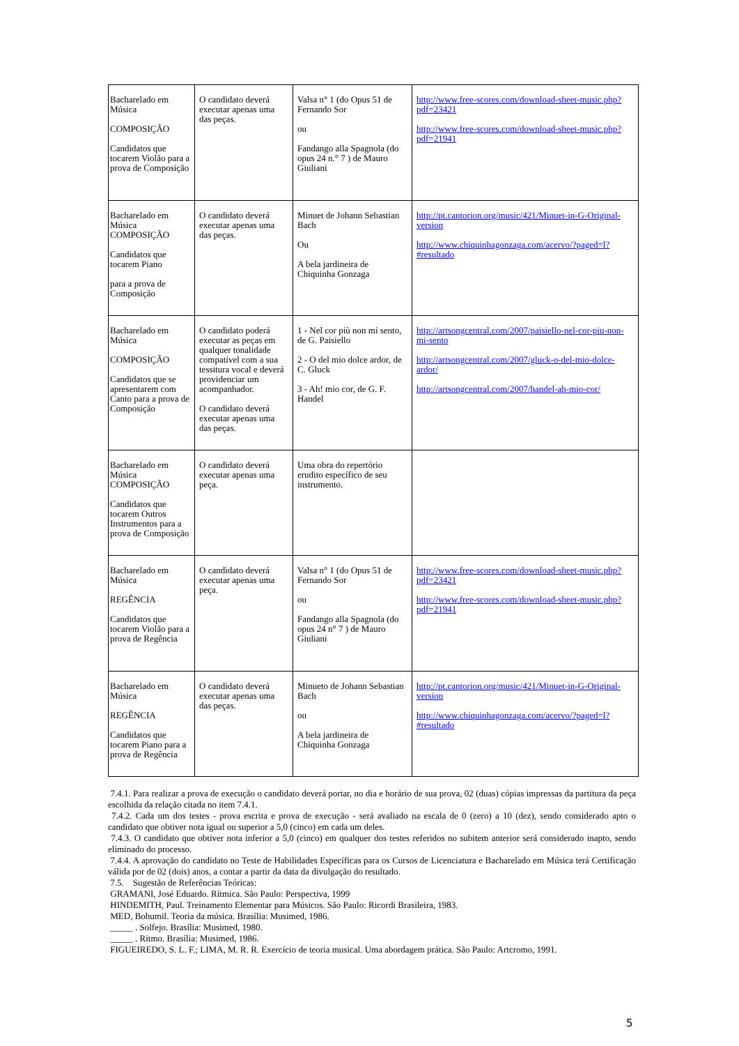| Bacharelado em Música COMPOSIÇÃO Candidatos que tocarem Violão para a prova de Composição | O candidato deverá executar apenas uma das peças. | Valsa n° 1 (do Opus 51 de Fernando Sor ou Fandango alla Spagnola (do opus 24 n.° 7 ) de Mauro Giuliani | http://www.free-scores.com/download-sheet-music.php?pdf=23421 http://www.free-scores.com/download-sheet-music.php?pdf=21941 |
| Bacharelado em Música COMPOSIÇÃO Candidatos que tocarem Piano para a prova de Composição | O candidato deverá executar apenas uma das peças. | Minuet de Johann Sebastian Bach Ou A bela jardineira de Chiquinha Gonzaga | http://pt.cantorion.org/music/421/Minuet-in-G-Original-version http://www.chiquinhagonzaga.com/acervo/?paged=l?#resultado |
| Bacharelado em Música COMPOSIÇÃO Candidatos que se apresentarem com Canto para a prova de Composição | O candidato poderá executar as peças em qualquer tonalidade compatível com a sua tessitura vocal e deverá providenciar um acompanhador. O candidato deverá executar apenas uma das peças. | 1 - Nel cor più non mi sento, de G. Paisiello 2 - O del mio dolce ardor, de C. Gluck 3 - Ah! mio cor, de G. F. Handel | http://artsongcentral.com/2007/paisiello-nel-cor-piu-non-mi-sento http://artsongcentral.com/2007/gluck-o-del-mio-dolce-ardor/ http://artsongcentral.com/2007/handel-ah-mio-cor/ |
| Bacharelado em Música COMPOSIÇÃO Candidatos que tocarem Outros Instrumentos para a prova de Composição | O candidato deverá executar apenas uma peça. | Uma obra do repertório erudito específico de seu instrumento. | |
| Bacharelado em Música REGÊNCIA Candidatos que tocarem Violão para a prova de Regência | O candidato deverá executar apenas uma peça. | Valsa n° 1 (do Opus 51 de Fernando Sor ou Fandango alla Spagnola (do opus 24 n° 7 ) de Mauro Giuliani | http://www.free-scores.com/download-sheet-music.php?pdf=23421 http://www.free-scores.com/download-sheet-music.php?pdf=21941 |
| Bacharelado em Música REGÊNCIA Candidatos que tocarem Piano para a prova de Regência | O candidato deverá executar apenas uma das peças. | Minueto de Johann Sebastian Bach ou A bela jardineira de Chiquinha Gonzaga | http://pt.cantorion.org/music/421/Minuet-in-G-Original-version http://www.chiquinhagonzaga.com/acervo/?paged=l?#resultado |
7.4.1. Para realizar a prova de execução o candidato deverá portar, no dia e horário de sua prova, 02 (duas) cópias impressas da partitura da peça escolhida da relação citada no item 7.4.1.
7.4.2. Cada um dos testes - prova escrita e prova de execução - será avaliado na escala de 0 (zero) a 10 (dez), sendo considerado apto o candidato que obtiver nota igual ou superior a 5,0 (cinco) em cada um deles.
7.4.3. O candidato que obtiver nota inferior a 5,0 (cinco) em qualquer dos testes referidos no subitem anterior será considerado inapto, sendo eliminado do processo.
7.4.4. A aprovação do candidato no Teste de Habilidades Específicas para os Cursos de Licenciatura e Bacharelado em Música terá Certificação válida por de 02 (dois) anos, a contar a partir da data da divulgação do resultado.
7.5. Sugestão de Referências Teóricas:
GRAMANI, José Eduardo. Rítmica. São Paulo: Perspectiva, 1999
HINDEMITH, Paul. Treinamento Elementar para Músicos. São Paulo: Ricordi Brasileira, 1983.
MED, Bohumil. Teoria da música. Brasília: Musimed, 1986.
_____ . Solfejo. Brasília: Musimed, 1980.
_____ . Ritmo. Brasília: Musimed, 1986.
FIGUEIREDO, S. L. F.; LIMA, M. R. R. Exercício de teoria musical. Uma abordagem prática. São Paulo: Artcromo, 1991.
5